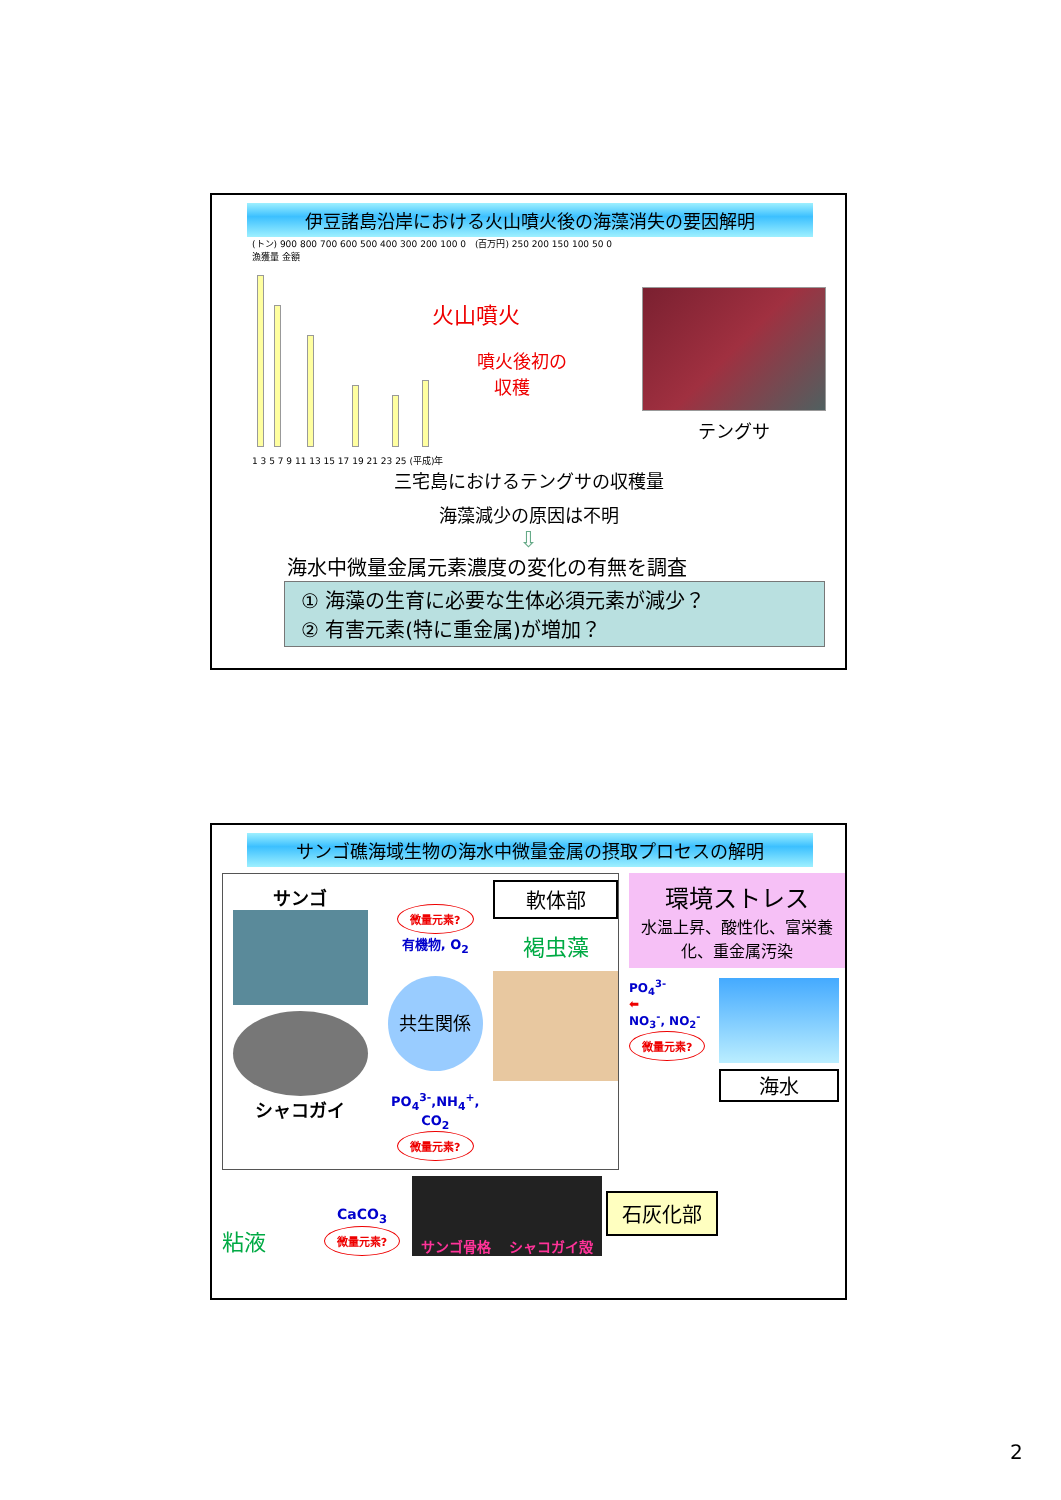伊豆諸島沿岸における火山噴火後の海藻消失の要因解明
(トン) 900 800 700 600 500 400 300 200 100 0
漁獲量 金額
(百万円) 250 200 150 100 50 0
火山噴火
噴火後初の
収穫
1 3 5 7 9 11 13 15 17 19 21 23 25 (平成)年
テングサ
三宅島におけるテングサの収穫量
海藻減少の原因は不明
⇩
海水中微量金属元素濃度の変化の有無を調査
① 海藻の生育に必要な生体必須元素が減少？
② 有害元素(特に重金属)が増加？
サンゴ礁海域生物の海水中微量金属の摂取プロセスの解明
サンゴ
シャコガイ
微量元素?
有機物, O<sub>2</sub>
共生関係
PO<sub>4</sub><sup>3-</sup>,NH<sub>4</sub><sup>+</sup>, CO<sub>2</sub>
微量元素?
軟体部
褐虫藻
環境ストレス
水温上昇、酸性化、富栄養化、重金属汚染
PO<sub>4</sub><sup>3-</sup>
⬅
NO<sub>3</sub><sup>-</sup>, NO<sub>2</sub><sup>-</sup>
微量元素?
海水
粘液
CaCO<sub>3</sub>
微量元素?
サンゴ骨格 シャコガイ殻
石灰化部
2